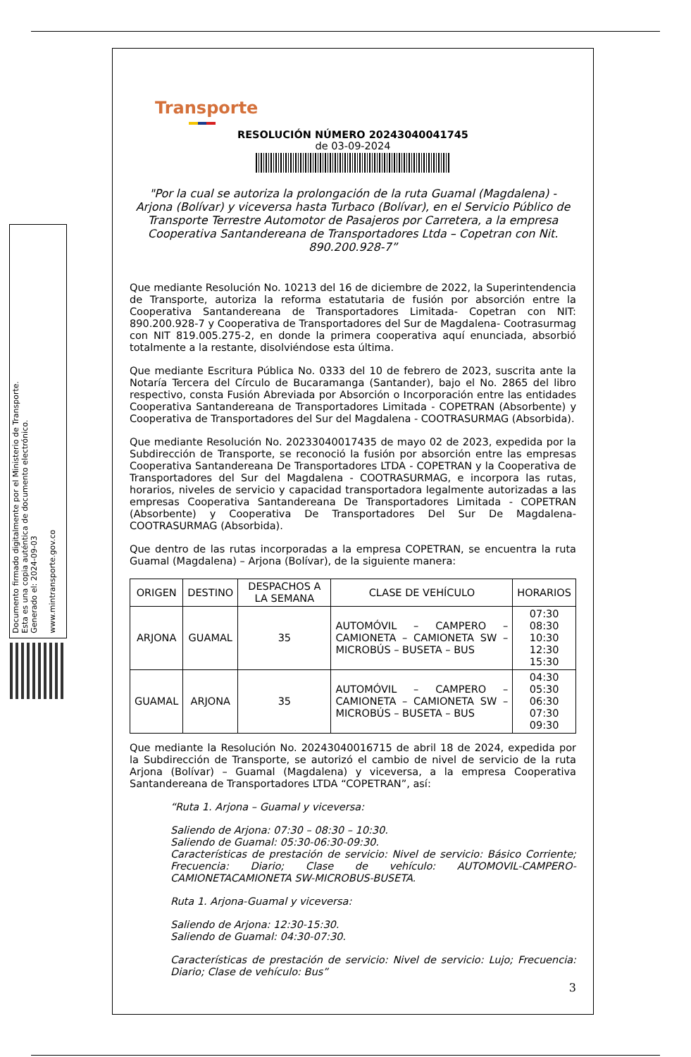Documento firmado digitalmente por el Ministerio de Transporte.
Esta es una copia auténtica de documento electrónico.
Generado el: 2024-09-03
www.mintransporte.gov.co
Transporte
RESOLUCIÓN NÚMERO 20243040041745
de 03-09-2024
"Por la cual se autoriza la prolongación de la ruta Guamal (Magdalena) - Arjona (Bolívar) y viceversa hasta Turbaco (Bolívar), en el Servicio Público de Transporte Terrestre Automotor de Pasajeros por Carretera, a la empresa Cooperativa Santandereana de Transportadores Ltda – Copetran con Nit. 890.200.928-7”
Que mediante Resolución No. 10213 del 16 de diciembre de 2022, la Superintendencia de Transporte, autoriza la reforma estatutaria de fusión por absorción entre la Cooperativa Santandereana de Transportadores Limitada- Copetran con NIT: 890.200.928-7 y Cooperativa de Transportadores del Sur de Magdalena- Cootrasurmag con NIT 819.005.275-2, en donde la primera cooperativa aquí enunciada, absorbió totalmente a la restante, disolviéndose esta última.
Que mediante Escritura Pública No. 0333 del 10 de febrero de 2023, suscrita ante la Notaría Tercera del Círculo de Bucaramanga (Santander), bajo el No. 2865 del libro respectivo, consta Fusión Abreviada por Absorción o Incorporación entre las entidades Cooperativa Santandereana de Transportadores Limitada - COPETRAN (Absorbente) y Cooperativa de Transportadores del Sur del Magdalena - COOTRASURMAG (Absorbida).
Que mediante Resolución No. 20233040017435 de mayo 02 de 2023, expedida por la Subdirección de Transporte, se reconoció la fusión por absorción entre las empresas Cooperativa Santandereana De Transportadores LTDA - COPETRAN y la Cooperativa de Transportadores del Sur del Magdalena - COOTRASURMAG, e incorpora las rutas, horarios, niveles de servicio y capacidad transportadora legalmente autorizadas a las empresas Cooperativa Santandereana De Transportadores Limitada - COPETRAN (Absorbente) y Cooperativa De Transportadores Del Sur De Magdalena- COOTRASURMAG (Absorbida).
Que dentro de las rutas incorporadas a la empresa COPETRAN, se encuentra la ruta Guamal (Magdalena) – Arjona (Bolívar), de la siguiente manera:
| ORIGEN | DESTINO | DESPACHOS A LA SEMANA | CLASE DE VEHÍCULO | HORARIOS |
| --- | --- | --- | --- | --- |
| ARJONA | GUAMAL | 35 | AUTOMÓVIL – CAMPERO – CAMIONETA – CAMIONETA SW – MICROBÚS – BUSETA – BUS | 07:30 08:30 10:30 12:30 15:30 |
| GUAMAL | ARJONA | 35 | AUTOMÓVIL – CAMPERO – CAMIONETA – CAMIONETA SW – MICROBÚS – BUSETA – BUS | 04:30 05:30 06:30 07:30 09:30 |
Que mediante la Resolución No. 20243040016715 de abril 18 de 2024, expedida por la Subdirección de Transporte, se autorizó el cambio de nivel de servicio de la ruta Arjona (Bolívar) – Guamal (Magdalena) y viceversa, a la empresa Cooperativa Santandereana de Transportadores LTDA “COPETRAN”, así:
“Ruta 1. Arjona – Guamal y viceversa:
Saliendo de Arjona: 07:30 – 08:30 – 10:30.
Saliendo de Guamal: 05:30-06:30-09:30.
Características de prestación de servicio: Nivel de servicio: Básico Corriente; Frecuencia: Diario; Clase de vehículo: AUTOMOVIL-CAMPERO-CAMIONETACAMIONETA SW-MICROBUS-BUSETA.
Ruta 1. Arjona-Guamal y viceversa:
Saliendo de Arjona: 12:30-15:30.
Saliendo de Guamal: 04:30-07:30.
Características de prestación de servicio: Nivel de servicio: Lujo; Frecuencia: Diario; Clase de vehículo: Bus”
3